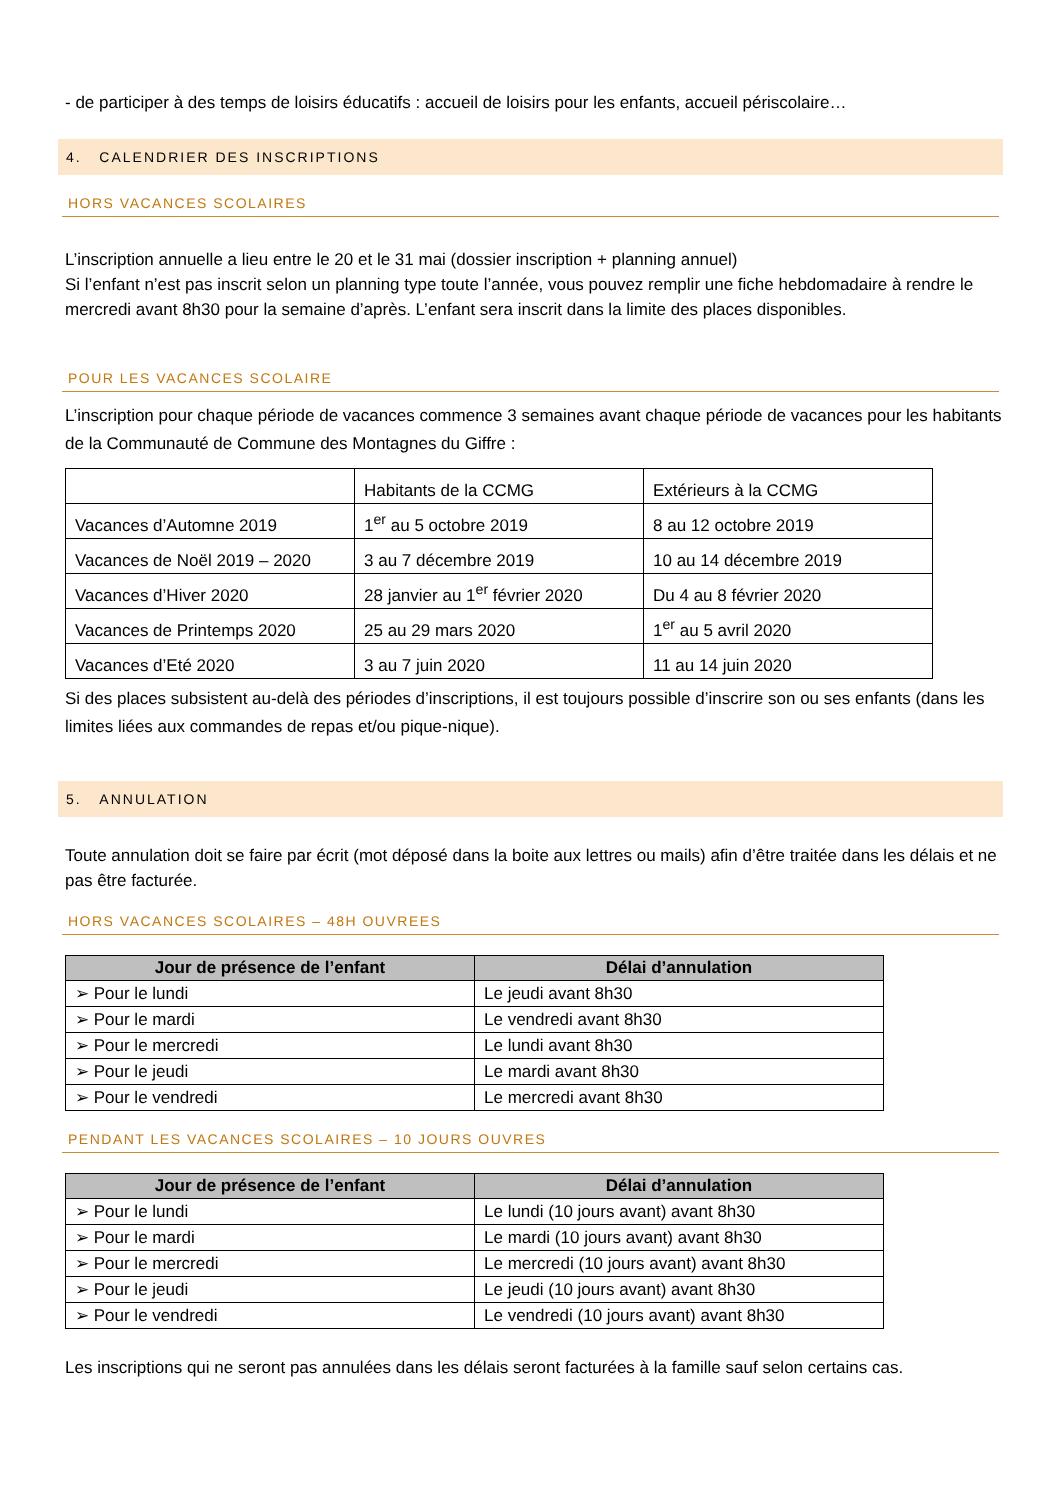- de participer à des temps de loisirs éducatifs : accueil de loisirs pour les enfants, accueil périscolaire…
4. CALENDRIER DES INSCRIPTIONS
HORS VACANCES SCOLAIRES
L’inscription annuelle a lieu entre le 20 et le 31 mai (dossier inscription + planning annuel)
Si l’enfant n’est pas inscrit selon un planning type toute l’année, vous pouvez remplir une fiche hebdomadaire à rendre le mercredi avant 8h30 pour la semaine d’après. L’enfant sera inscrit dans la limite des places disponibles.
POUR LES VACANCES SCOLAIRE
L’inscription pour chaque période de vacances commence 3 semaines avant chaque période de vacances pour les habitants de la Communauté de Commune des Montagnes du Giffre :
| | Habitants de la CCMG | Extérieurs à la CCMG |
| Vacances d’Automne 2019 | 1<sup>er</sup> au 5 octobre 2019 | 8 au 12 octobre 2019 |
| Vacances de Noël 2019 – 2020 | 3 au 7 décembre 2019 | 10 au 14 décembre 2019 |
| Vacances d’Hiver 2020 | 28 janvier au 1<sup>er</sup> février 2020 | Du 4 au 8 février 2020 |
| Vacances de Printemps 2020 | 25 au 29 mars 2020 | 1<sup>er</sup> au 5 avril 2020 |
| Vacances d’Eté 2020 | 3 au 7 juin 2020 | 11 au 14 juin 2020 |
Si des places subsistent au-delà des périodes d’inscriptions, il est toujours possible d’inscrire son ou ses enfants (dans les limites liées aux commandes de repas et/ou pique-nique).
5. ANNULATION
Toute annulation doit se faire par écrit (mot déposé dans la boite aux lettres ou mails) afin d’être traitée dans les délais et ne pas être facturée.
HORS VACANCES SCOLAIRES – 48H OUVREES
| Jour de présence de l’enfant | Délai d’annulation |
| --- | --- |
| ➢ Pour le lundi | Le jeudi avant 8h30 |
| ➢ Pour le mardi | Le vendredi avant 8h30 |
| ➢ Pour le mercredi | Le lundi avant 8h30 |
| ➢ Pour le jeudi | Le mardi avant 8h30 |
| ➢ Pour le vendredi | Le mercredi avant 8h30 |
PENDANT LES VACANCES SCOLAIRES – 10 JOURS OUVRES
| Jour de présence de l’enfant | Délai d’annulation |
| --- | --- |
| ➢ Pour le lundi | Le lundi (10 jours avant) avant 8h30 |
| ➢ Pour le mardi | Le mardi (10 jours avant) avant 8h30 |
| ➢ Pour le mercredi | Le mercredi (10 jours avant) avant 8h30 |
| ➢ Pour le jeudi | Le jeudi (10 jours avant) avant 8h30 |
| ➢ Pour le vendredi | Le vendredi (10 jours avant) avant 8h30 |
Les inscriptions qui ne seront pas annulées dans les délais seront facturées à la famille sauf selon certains cas.